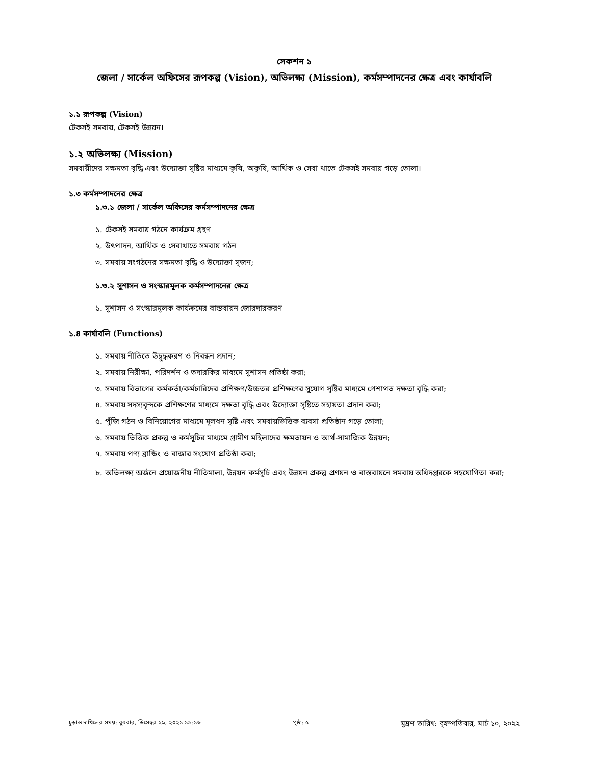সেকশন ১
জেলা / সার্কেল অফিসের রূপকল্প (Vision), অভিলক্ষ্য (Mission), কর্মসম্পাদনের ক্ষেত্র এবং কার্যাবলি
১.১ রূপকল্প (Vision)
টেকসই সমবায়, টেকসই উন্নয়ন।
১.২ অভিলক্ষ্য (Mission)
সমবায়ীদের সক্ষমতা বৃদ্ধি এবং উদ্যোক্তা সৃষ্টির মাধ্যমে কৃষি, অকৃষি, আর্থিক ও সেবা খাতে টেকসই সমবায় গড়ে তোলা।
১.৩ কর্মসম্পাদনের ক্ষেত্র
১.৩.১ জেলা / সার্কেল অফিসের কর্মসম্পাদনের ক্ষেত্র
১. টেকসই সমবায় গঠনে কার্যক্রম গ্রহণ
২. উৎপাদন, আর্থিক ও সেবাখাতে সমবায় গঠন
৩. সমবায় সংগঠনের সক্ষমতা বৃদ্ধি ও উদ্যোক্তা সৃজন;
১.৩.২ সুশাসন ও সংস্কারমূলক কর্মসম্পাদনের ক্ষেত্র
১. সুশাসন ও সংস্কারমূলক কার্যক্রমের বাস্তবায়ন জোরদারকরণ
১.৪ কার্যাবলি (Functions)
১. সমবায় নীতিতে উদ্বুদ্ধকরণ ও নিবন্ধন প্রদান;
২. সমবায় নিরীক্ষা, পরিদর্শন ও তদারকির মাধ্যমে সুশাসন প্রতিষ্ঠা করা;
৩. সমবায় বিভাগের কর্মকর্তা/কর্মচারিদের প্রশিক্ষণ/উচ্চতর প্রশিক্ষণের সুযোগ সৃষ্টির মাধ্যমে পেশাগত দক্ষতা বৃদ্ধি করা;
৪. সমবায় সদস্যবৃন্দকে প্রশিক্ষণের মাধ্যমে দক্ষতা বৃদ্ধি এবং উদ্যোক্তা সৃষ্টিতে সহায়তা প্রদান করা;
৫. পুঁজি গঠন ও বিনিয়োগের মাধ্যমে মূলধন সৃষ্টি এবং সমবায়ভিত্তিক ব্যবসা প্রতিষ্ঠান গড়ে তোলা;
৬. সমবায় ভিত্তিক প্রকল্প ও কর্মসূচির মাধ্যমে গ্রামীণ মহিলাদের ক্ষমতায়ন ও আর্থ-সামাজিক উন্নয়ন;
৭. সমবায় পণ্য ব্রান্ডিং ও বাজার সংযোগ প্রতিষ্ঠা করা;
৮. অভিলক্ষ্য অর্জনে প্রয়োজনীয় নীতিমালা, উন্নয়ন কর্মসূচি এবং উন্নয়ন প্রকল্প প্রণয়ন ও বাস্তবায়নে সমবায় অধিদপ্তরকে সহযোগিতা করা;
চূড়ান্ত দাখিলের সময়: বুধবার, ডিসেম্বর ২৯, ২০২১ ১৯:১৬ পৃষ্ঠা: ৫ মুদ্রণ তারিখ: বৃহস্পতিবার, মার্চ ১০, ২০২২